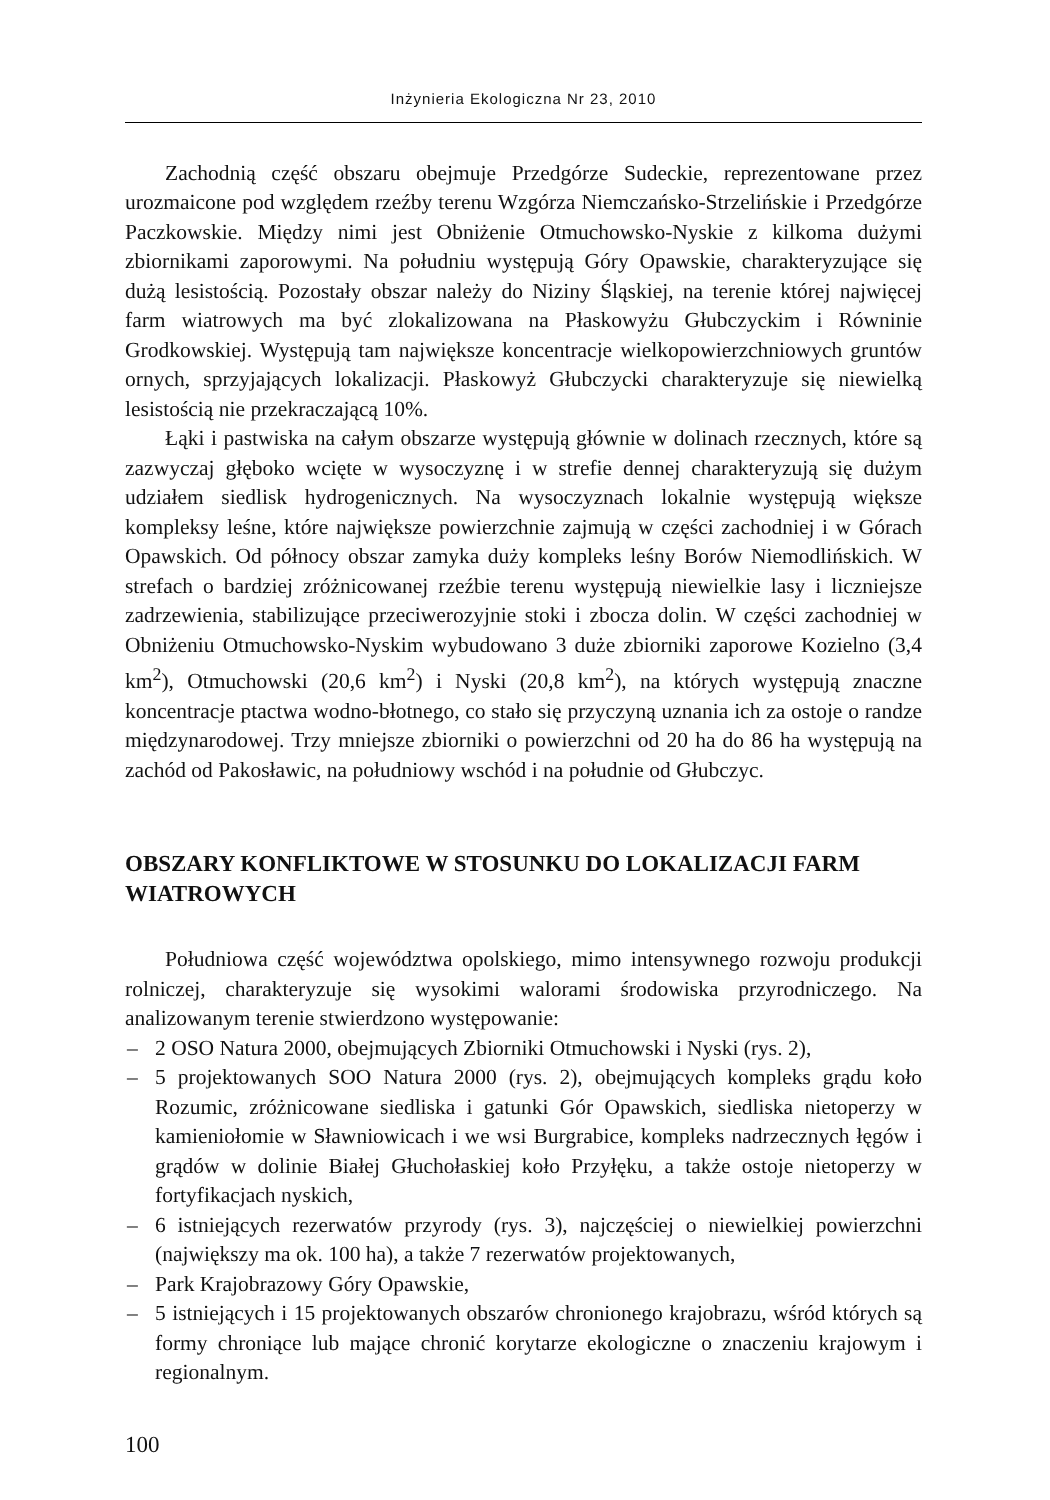Inżynieria Ekologiczna Nr 23, 2010
Zachodnią część obszaru obejmuje Przedgórze Sudeckie, reprezentowane przez urozmaicone pod względem rzeźby terenu Wzgórza Niemczańsko-Strzelińskie i Przedgórze Paczkowskie. Między nimi jest Obniżenie Otmuchowsko-Nyskie z kilkoma dużymi zbiornikami zaporowymi. Na południu występują Góry Opawskie, charakteryzujące się dużą lesistością. Pozostały obszar należy do Niziny Śląskiej, na terenie której najwięcej farm wiatrowych ma być zlokalizowana na Płaskowyżu Głubczyckim i Równinie Grodkowskiej. Występują tam największe koncentracje wielkopowierzchniowych gruntów ornych, sprzyjających lokalizacji. Płaskowyż Głubczycki charakteryzuje się niewielką lesistością nie przekraczającą 10%.
Łąki i pastwiska na całym obszarze występują głównie w dolinach rzecznych, które są zazwyczaj głęboko wcięte w wysoczyznę i w strefie dennej charakteryzują się dużym udziałem siedlisk hydrogenicznych. Na wysoczyznach lokalnie występują większe kompleksy leśne, które największe powierzchnie zajmują w części zachodniej i w Górach Opawskich. Od północy obszar zamyka duży kompleks leśny Borów Niemodlińskich. W strefach o bardziej zróżnicowanej rzeźbie terenu występują niewielkie lasy i liczniejsze zadrzewienia, stabilizujące przeciwerozyjnie stoki i zbocza dolin. W części zachodniej w Obniżeniu Otmuchowsko-Nyskim wybudowano 3 duże zbiorniki zaporowe Kozielno (3,4 km<sup>2</sup>), Otmuchowski (20,6 km<sup>2</sup>) i Nyski (20,8 km<sup>2</sup>), na których występują znaczne koncentracje ptactwa wodno-błotnego, co stało się przyczyną uznania ich za ostoje o randze międzynarodowej. Trzy mniejsze zbiorniki o powierzchni od 20 ha do 86 ha występują na zachód od Pakosławic, na południowy wschód i na południe od Głubczyc.
OBSZARY KONFLIKTOWE W STOSUNKU DO LOKALIZACJI FARM WIATROWYCH
Południowa część województwa opolskiego, mimo intensywnego rozwoju produkcji rolniczej, charakteryzuje się wysokimi walorami środowiska przyrodniczego. Na analizowanym terenie stwierdzono występowanie:
– 2 OSO Natura 2000, obejmujących Zbiorniki Otmuchowski i Nyski (rys. 2),
– 5 projektowanych SOO Natura 2000 (rys. 2), obejmujących kompleks grądu koło Rozumic, zróżnicowane siedliska i gatunki Gór Opawskich, siedliska nietoperzy w kamieniołomie w Sławniowicach i we wsi Burgrabice, kompleks nadrzecznych łęgów i grądów w dolinie Białej Głuchołaskiej koło Przyłęku, a także ostoje nietoperzy w fortyfikacjach nyskich,
– 6 istniejących rezerwatów przyrody (rys. 3), najczęściej o niewielkiej powierzchni (największy ma ok. 100 ha), a także 7 rezerwatów projektowanych,
– Park Krajobrazowy Góry Opawskie,
– 5 istniejących i 15 projektowanych obszarów chronionego krajobrazu, wśród których są formy chroniące lub mające chronić korytarze ekologiczne o znaczeniu krajowym i regionalnym.
100